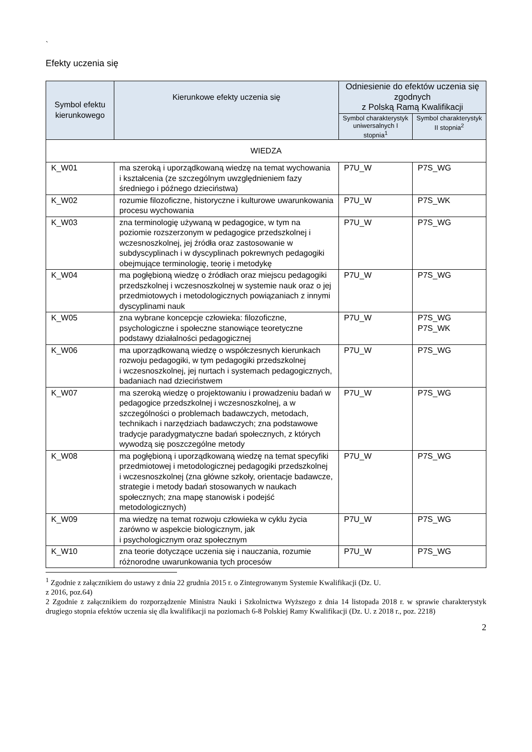`
Efekty uczenia się
| Symbol efektu kierunkowego | Kierunkowe efekty uczenia się | Odniesienie do efektów uczenia się zgodnych z Polską Ramą Kwalifikacji | |
| --- | --- | --- | --- |
| | | Symbol charakterystyk uniwersalnych I stopnia<sup>1</sup> | Symbol charakterystyk II stopnia<sup>2</sup> |
| WIEDZA | | | |
| K_W01 | ma szeroką i uporządkowaną wiedzę na temat wychowania i kształcenia (ze szczególnym uwzględnieniem fazy średniego i późnego dzieciństwa) | P7U_W | P7S_WG |
| K_W02 | rozumie filozoficzne, historyczne i kulturowe uwarunkowania procesu wychowania | P7U_W | P7S_WK |
| K_W03 | zna terminologię używaną w pedagogice, w tym na poziomie rozszerzonym w pedagogice przedszkolnej i wczesnoszkolnej, jej źródła oraz zastosowanie w subdyscyplinach i w dyscyplinach pokrewnych pedagogiki obejmujące terminologię, teorię i metodykę | P7U_W | P7S_WG |
| K_W04 | ma pogłębioną wiedzę o źródłach oraz miejscu pedagogiki przedszkolnej i wczesnoszkolnej w systemie nauk oraz o jej przedmiotowych i metodologicznych powiązaniach z innymi dyscyplinami nauk | P7U_W | P7S_WG |
| K_W05 | zna wybrane koncepcje człowieka: filozoficzne, psychologiczne i społeczne stanowiące teoretyczne podstawy działalności pedagogicznej | P7U_W | P7S_WG P7S_WK |
| K_W06 | ma uporządkowaną wiedzę o współczesnych kierunkach rozwoju pedagogiki, w tym pedagogiki przedszkolnej i wczesnoszkolnej, jej nurtach i systemach pedagogicznych, badaniach nad dzieciństwem | P7U_W | P7S_WG |
| K_W07 | ma szeroką wiedzę o projektowaniu i prowadzeniu badań w pedagogice przedszkolnej i wczesnoszkolnej, a w szczególności o problemach badawczych, metodach, technikach i narzędziach badawczych; zna podstawowe tradycje paradygmatyczne badań społecznych, z których wywodzą się poszczególne metody | P7U_W | P7S_WG |
| K_W08 | ma pogłębioną i uporządkowaną wiedzę na temat specyfiki przedmiotowej i metodologicznej pedagogiki przedszkolnej i wczesnoszkolnej (zna główne szkoły, orientacje badawcze, strategie i metody badań stosowanych w naukach społecznych; zna mapę stanowisk i podejść metodologicznych) | P7U_W | P7S_WG |
| K_W09 | ma wiedzę na temat rozwoju człowieka w cyklu życia zarówno w aspekcie biologicznym, jak i psychologicznym oraz społecznym | P7U_W | P7S_WG |
| K_W10 | zna teorie dotyczące uczenia się i nauczania, rozumie różnorodne uwarunkowania tych procesów | P7U_W | P7S_WG |
<sup>1</sup> Zgodnie z załącznikiem do ustawy z dnia 22 grudnia 2015 r. o Zintegrowanym Systemie Kwalifikacji (Dz. U.
z 2016, poz.64)
2 Zgodnie z załącznikiem do rozporządzenie Ministra Nauki i Szkolnictwa Wyższego z dnia 14 listopada 2018 r. w sprawie charakterystyk drugiego stopnia efektów uczenia się dla kwalifikacji na poziomach 6-8 Polskiej Ramy Kwalifikacji (Dz. U. z 2018 r., poz. 2218)
2